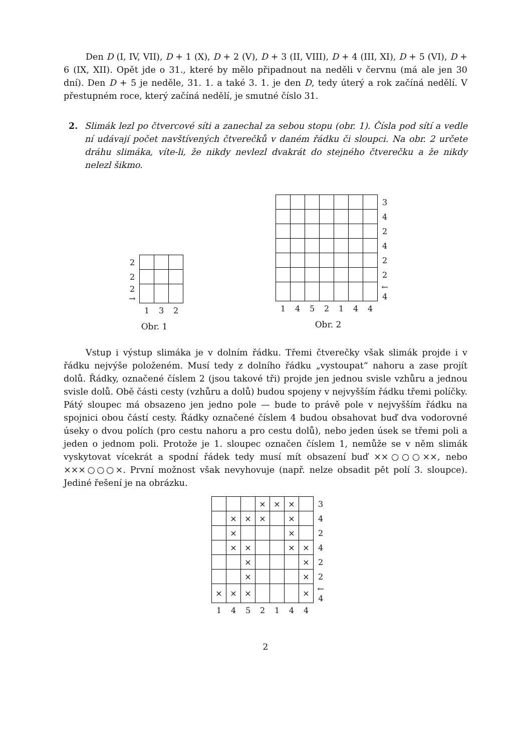Den D (I, IV, VII), D + 1 (X), D + 2 (V), D + 3 (II, VIII), D + 4 (III, XI), D + 5 (VI), D + 6 (IX, XII). Opět jde o 31., které by mělo připadnout na neděli v červnu (má ale jen 30 dní). Den D + 5 je neděle, 31. 1. a také 3. 1. je den D, tedy úterý a rok začíná nedělí. V přestupném roce, který začíná nedělí, je smutné číslo 31.
2. Slimák lezl po čtvercové síti a zanechal za sebou stopu (obr. 1). Čísla pod sítí a vedle ní udávají počet navštívených čtverečků v daném řádku či sloupci. Na obr. 2 určete dráhu slimáka, víte-li, že nikdy nevlezl dvakrát do stejného čtverečku a že nikdy nelezl šikmo.
| 2 | | | |
| 2 | | | |
| 2 → | | | |
| | 1 | 3 | 2 |
Obr. 1
| | | | | | | | 3 |
| | | | | | | | 4 |
| | | | | | | | 2 |
| | | | | | | | 4 |
| | | | | | | | 2 |
| | | | | | | | 2 |
| | | | | | | | ← 4 |
| 1 | 4 | 5 | 2 | 1 | 4 | 4 | |
Obr. 2
Vstup i výstup slimáka je v dolním řádku. Třemi čtverečky však slimák projde i v řádku nejvýše položeném. Musí tedy z dolního řádku „vystoupat“ nahoru a zase projít dolů. Řádky, označené číslem 2 (jsou takové tři) projde jen jednou svisle vzhůru a jednou svisle dolů. Obě části cesty (vzhůru a dolů) budou spojeny v nejvyšším řádku třemi políčky. Pátý sloupec má obsazeno jen jedno pole — bude to právě pole v nejvyšším řádku na spojnici obou částí cesty. Řádky označené číslem 4 budou obsahovat buď dva vodorovné úseky o dvou polích (pro cestu nahoru a pro cestu dolů), nebo jeden úsek se třemi poli a jeden o jednom poli. Protože je 1. sloupec označen číslem 1, nemůže se v něm slimák vyskytovat vícekrát a spodní řádek tedy musí mít obsazení buď ××○○○××, nebo ×××○○○×. První možnost však nevyhovuje (např. nelze obsadit pět polí 3. sloupce). Jediné řešení je na obrázku.
| | | | × | × | × | | 3 |
| | × | × | × | | × | | 4 |
| | × | | | | × | | 2 |
| | × | × | | | × | × | 4 |
| | | × | | | | × | 2 |
| | | × | | | | × | 2 |
| × | × | × | | | | × | ← 4 |
| 1 | 4 | 5 | 2 | 1 | 4 | 4 | |
2